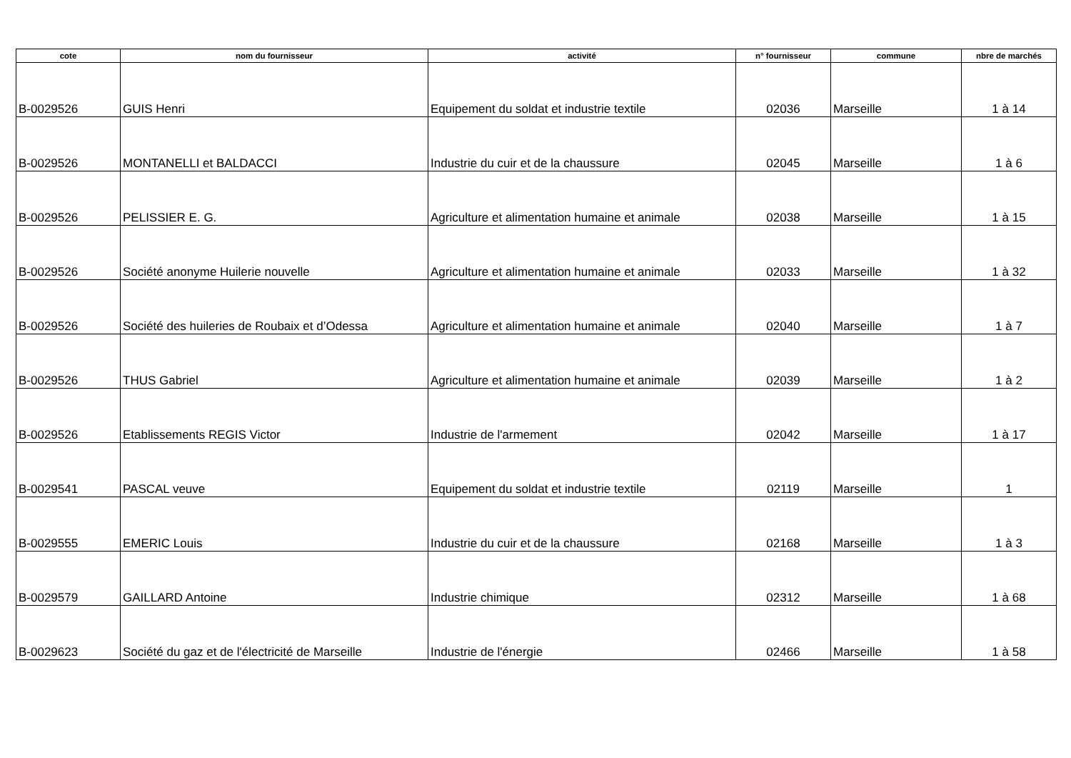| cote | nom du fournisseur | activité | n° fournisseur | commune | nbre de marchés |
| --- | --- | --- | --- | --- | --- |
| B-0029526 | GUIS Henri | Equipement du soldat et industrie textile | 02036 | Marseille | 1 à 14 |
| B-0029526 | MONTANELLI et BALDACCI | Industrie du cuir et de la chaussure | 02045 | Marseille | 1 à 6 |
| B-0029526 | PELISSIER E. G. | Agriculture et alimentation humaine et animale | 02038 | Marseille | 1 à 15 |
| B-0029526 | Société anonyme Huilerie nouvelle | Agriculture et alimentation humaine et animale | 02033 | Marseille | 1 à 32 |
| B-0029526 | Société des huileries de Roubaix et d’Odessa | Agriculture et alimentation humaine et animale | 02040 | Marseille | 1 à 7 |
| B-0029526 | THUS Gabriel | Agriculture et alimentation humaine et animale | 02039 | Marseille | 1 à 2 |
| B-0029526 | Etablissements REGIS Victor | Industrie de l'armement | 02042 | Marseille | 1 à 17 |
| B-0029541 | PASCAL veuve | Equipement du soldat et industrie textile | 02119 | Marseille | 1 |
| B-0029555 | EMERIC Louis | Industrie du cuir et de la chaussure | 02168 | Marseille | 1 à 3 |
| B-0029579 | GAILLARD Antoine | Industrie chimique | 02312 | Marseille | 1 à 68 |
| B-0029623 | Société du gaz et de l'électricité de Marseille | Industrie de l'énergie | 02466 | Marseille | 1 à 58 |